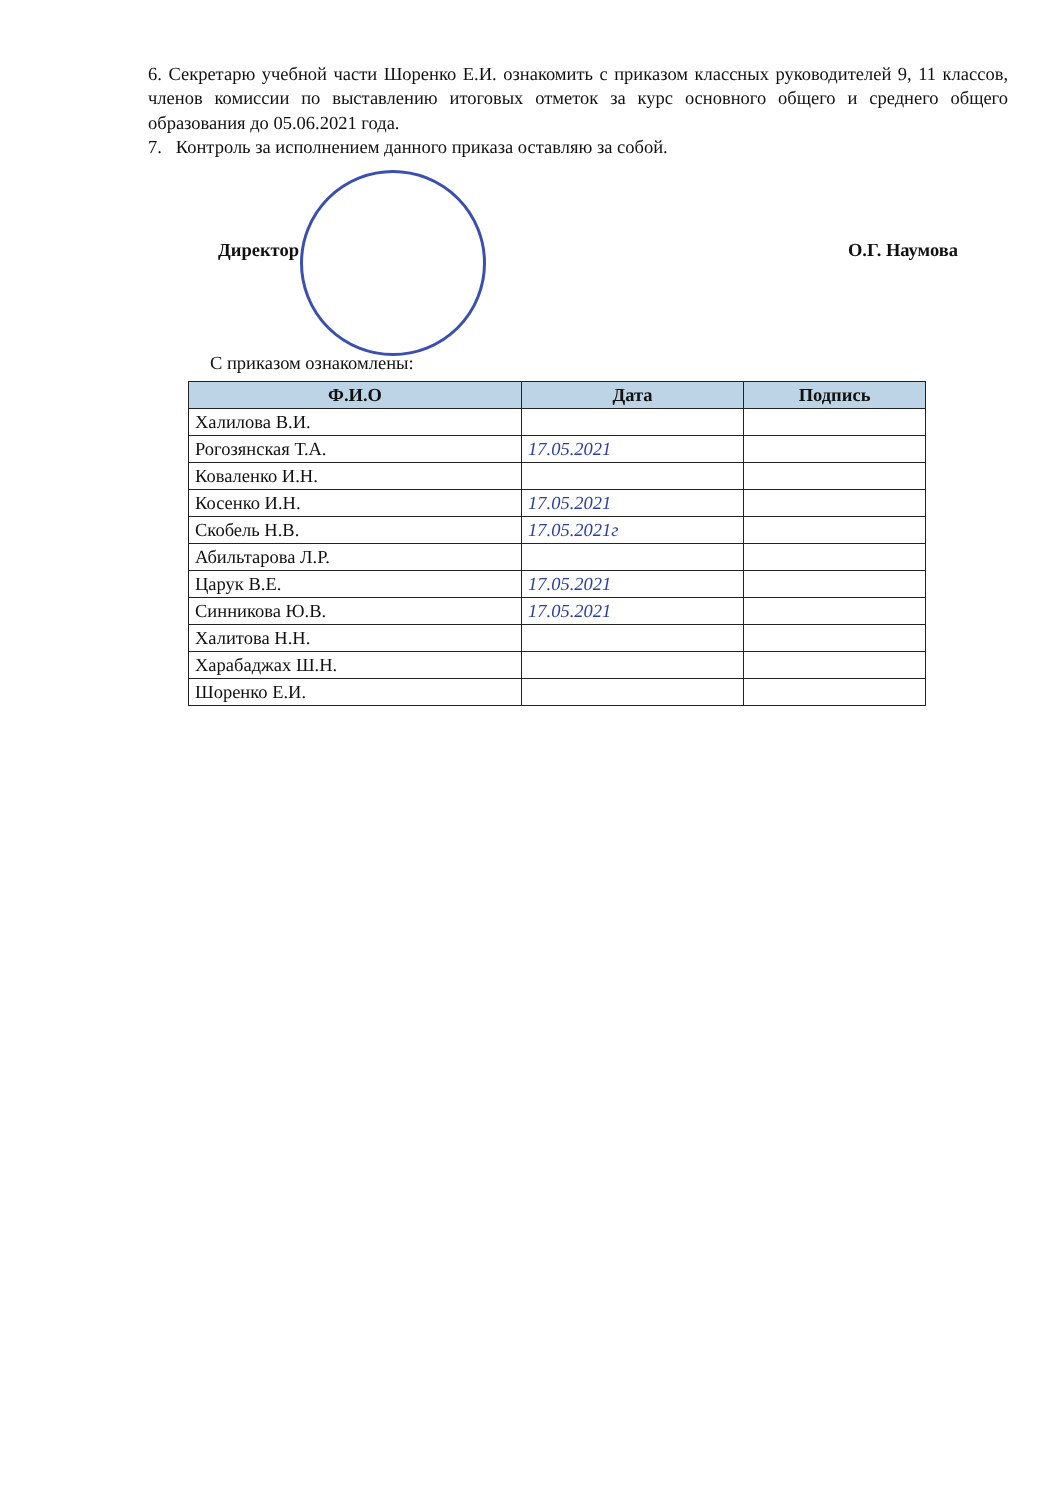6. Секретарю учебной части Шоренко Е.И. ознакомить с приказом классных руководителей 9, 11 классов, членов комиссии по выставлению итоговых отметок за курс основного общего и среднего общего образования до 05.06.2021 года.
7. Контроль за исполнением данного приказа оставляю за собой.
Директор О.Г. Наумова
С приказом ознакомлены:
| Ф.И.О | Дата | Подпись |
| --- | --- | --- |
| Халилова В.И. | | |
| Рогозянская Т.А. | 17.05.2021 | |
| Коваленко И.Н. | | |
| Косенко И.Н. | 17.05.2021 | |
| Скобель Н.В. | 17.05.2021г | |
| Абильтарова Л.Р. | | |
| Царук В.Е. | 17.05.2021 | |
| Синникова Ю.В. | 17.05.2021 | |
| Халитова Н.Н. | | |
| Харабаджах Ш.Н. | | |
| Шоренко Е.И. | | |